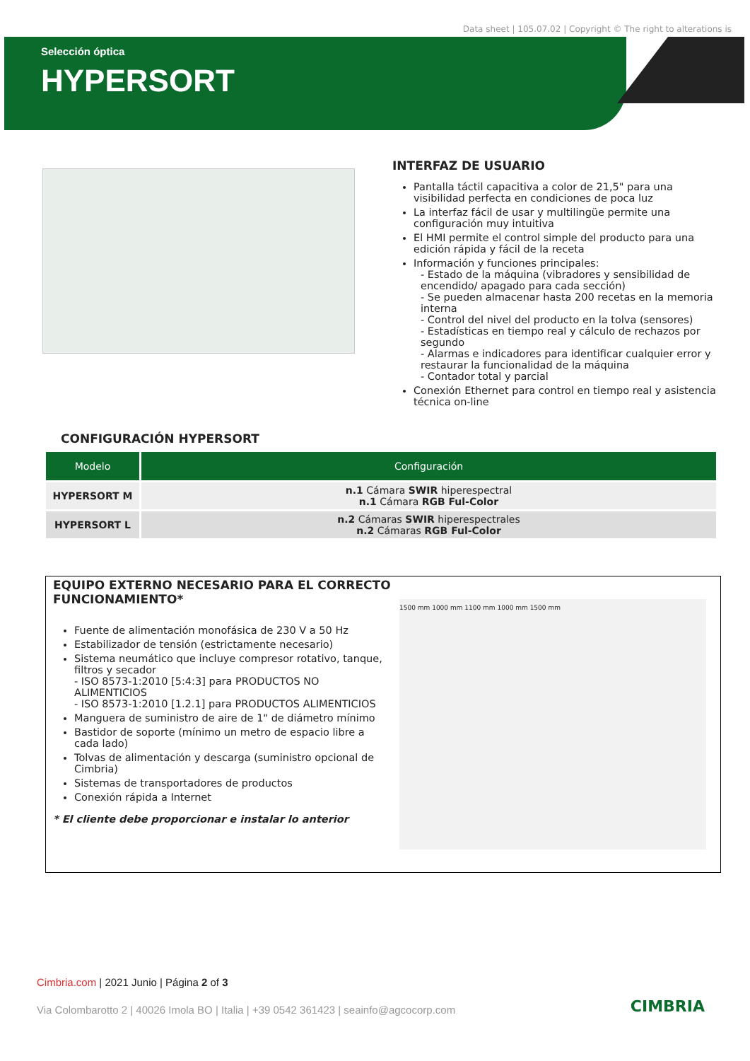Data sheet | 105.07.02 | Copyright © The right to alterations is
Selección óptica
HYPERSORT
INTERFAZ DE USUARIO
Pantalla táctil capacitiva a color de 21,5" para una visibilidad perfecta en condiciones de poca luz
La interfaz fácil de usar y multilingüe permite una configuración muy intuitiva
El HMI permite el control simple del producto para una edición rápida y fácil de la receta
Información y funciones principales:
- Estado de la máquina (vibradores y sensibilidad de encendido/ apagado para cada sección)
- Se pueden almacenar hasta 200 recetas en la memoria interna
- Control del nivel del producto en la tolva (sensores)
- Estadísticas en tiempo real y cálculo de rechazos por segundo
- Alarmas e indicadores para identificar cualquier error y restaurar la funcionalidad de la máquina
- Contador total y parcial
Conexión Ethernet para control en tiempo real y asistencia técnica on-line
CONFIGURACIÓN HYPERSORT
| Modelo | Configuración |
| --- | --- |
| HYPERSORT M | n.1 Cámara SWIR hiperespectral n.1 Cámara RGB Ful-Color |
| HYPERSORT L | n.2 Cámaras SWIR hiperespectrales n.2 Cámaras RGB Ful-Color |
EQUIPO EXTERNO NECESARIO PARA EL CORRECTO FUNCIONAMIENTO*
Fuente de alimentación monofásica de 230 V a 50 Hz
Estabilizador de tensión (estrictamente necesario)
Sistema neumático que incluye compresor rotativo, tanque, filtros y secador
- ISO 8573-1:2010 [5:4:3] para PRODUCTOS NO ALIMENTICIOS
- ISO 8573-1:2010 [1.2.1] para PRODUCTOS ALIMENTICIOS
Manguera de suministro de aire de 1" de diámetro mínimo
Bastidor de soporte (mínimo un metro de espacio libre a cada lado)
Tolvas de alimentación y descarga (suministro opcional de Cimbria)
Sistemas de transportadores de productos
Conexión rápida a Internet
* El cliente debe proporcionar e instalar lo anterior
1500 mm 1000 mm 1100 mm 1000 mm 1500 mm
Cimbria.com | 2021 Junio | Página 2 of 3
Via Colombarotto 2 | 40026 Imola BO | Italia | +39 0542 361423 | seainfo@agcocorp.com
CIMBRIA